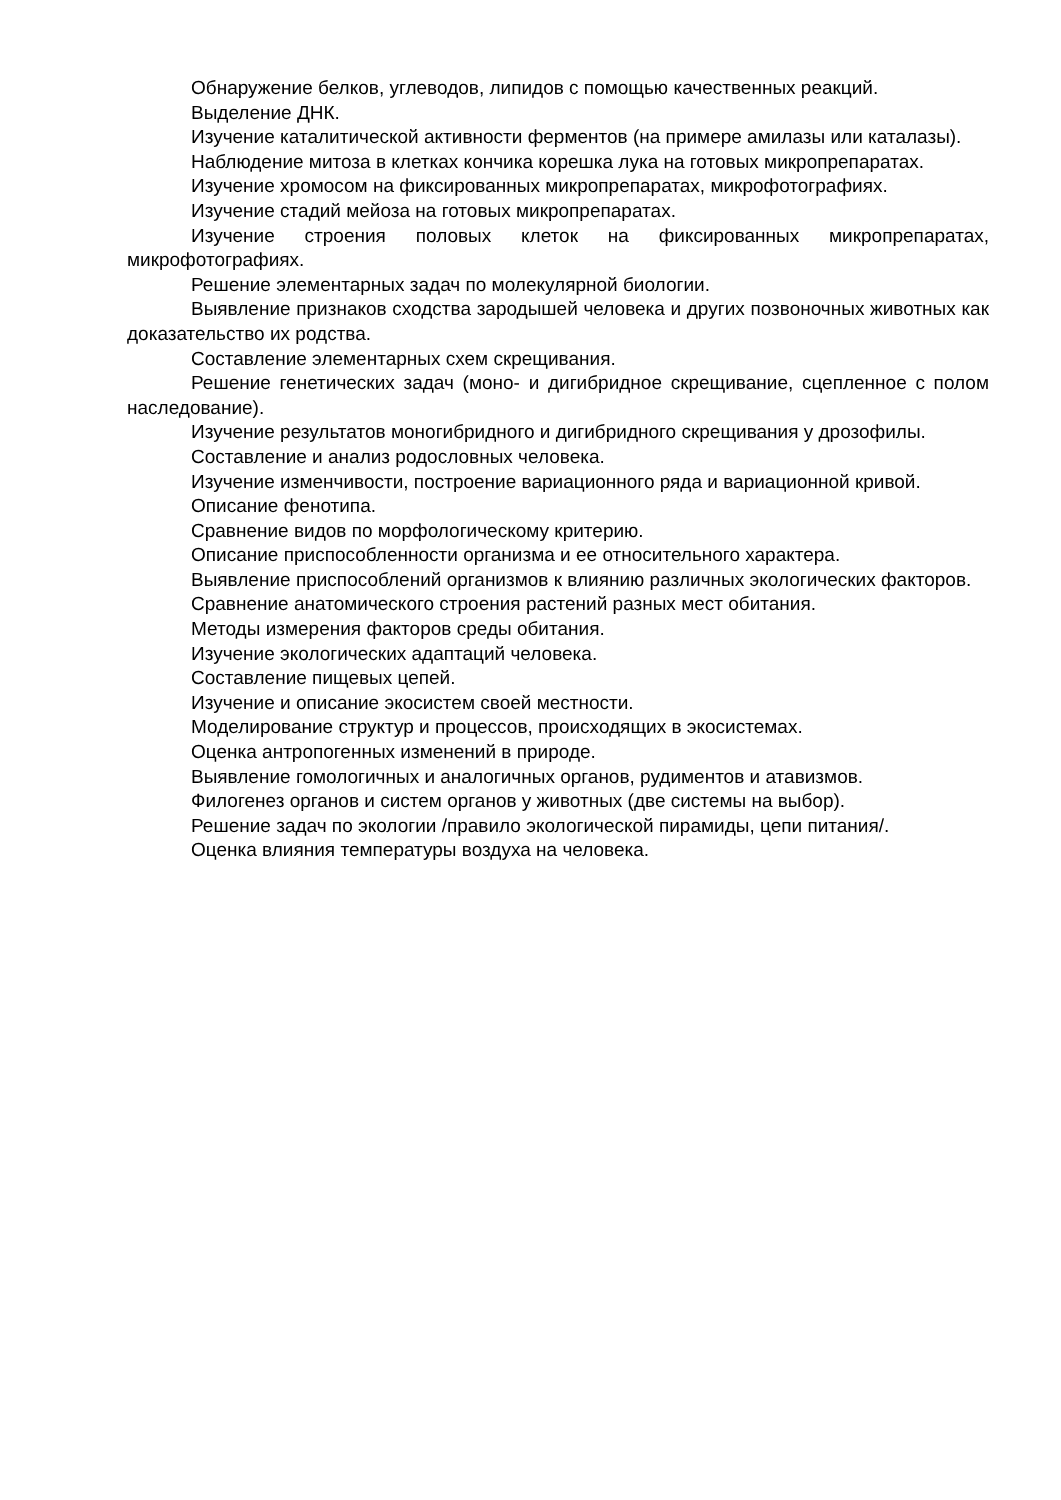Обнаружение белков, углеводов, липидов с помощью качественных реакций.
Выделение ДНК.
Изучение каталитической активности ферментов (на примере амилазы или каталазы).
Наблюдение митоза в клетках кончика корешка лука на готовых микропрепаратах.
Изучение хромосом на фиксированных микропрепаратах, микрофотографиях.
Изучение стадий мейоза на готовых микропрепаратах.
Изучение строения половых клеток на фиксированных микропрепаратах, микрофотографиях.
Решение элементарных задач по молекулярной биологии.
Выявление признаков сходства зародышей человека и других позвоночных животных как доказательство их родства.
Составление элементарных схем скрещивания.
Решение генетических задач (моно- и дигибридное скрещивание, сцепленное с полом наследование).
Изучение результатов моногибридного и дигибридного скрещивания у дрозофилы.
Составление и анализ родословных человека.
Изучение изменчивости, построение вариационного ряда и вариационной кривой.
Описание фенотипа.
Сравнение видов по морфологическому критерию.
Описание приспособленности организма и ее относительного характера.
Выявление приспособлений организмов к влиянию различных экологических факторов.
Сравнение анатомического строения растений разных мест обитания.
Методы измерения факторов среды обитания.
Изучение экологических адаптаций человека.
Составление пищевых цепей.
Изучение и описание экосистем своей местности.
Моделирование структур и процессов, происходящих в экосистемах.
Оценка антропогенных изменений в природе.
Выявление гомологичных и аналогичных органов, рудиментов и атавизмов.
Филогенез органов и систем органов у животных (две системы на выбор).
Решение задач по экологии /правило экологической пирамиды, цепи питания/.
Оценка влияния температуры воздуха на человека.